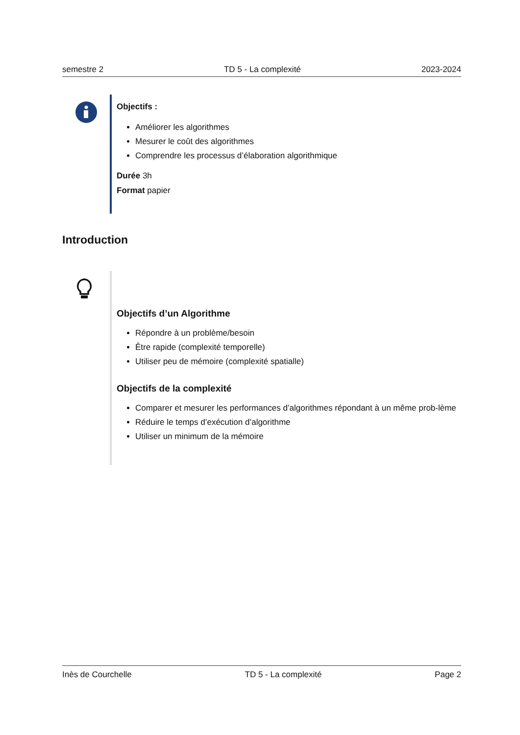semestre 2 TD 5 - La complexité 2023-2024
Objectifs :
Améliorer les algorithmes
Mesurer le coût des algorithmes
Comprendre les processus d’élaboration algorithmique
Durée 3h
Format papier
Introduction
Objectifs d’un Algorithme
Répondre à un problème/besoin
Être rapide (complexité temporelle)
Utiliser peu de mémoire (complexité spatialle)
Objectifs de la complexité
Comparer et mesurer les performances d’algorithmes répondant à un même prob-lème
Réduire le temps d’exécution d’algorithme
Utiliser un minimum de la mémoire
Inès de Courchelle TD 5 - La complexité Page 2